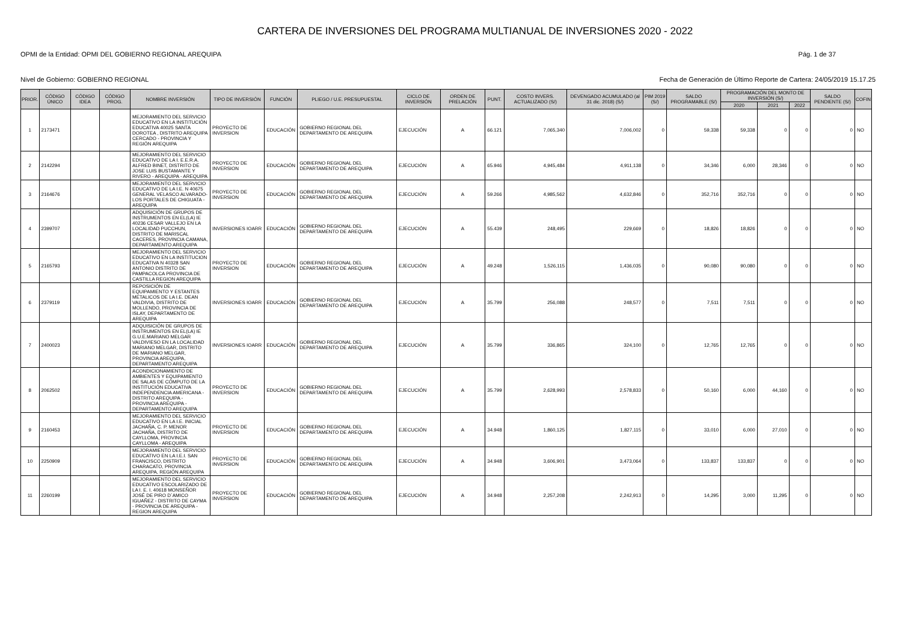CARTERA DE INVERSIONES DEL PROGRAMA MULTIANUAL DE INVERSIONES 2020 - 2022
OPMI de la Entidad: OPMI DEL GOBIERNO REGIONAL AREQUIPA Pág. 1 de 37
Nivel de Gobierno: GOBIERNO REGIONAL Fecha de Generación de Último Reporte de Cartera: 24/05/2019 15.17.25
| PRIOR. | CÓDIGO ÚNICO | CÓDIGO IDEA | CÓDIGO PROG. | NOMBRE INVERSIÓN | TIPO DE INVERSIÓN | FUNCIÓN | PLIEGO / U.E. PRESUPUESTAL | CICLO DE INVERSIÓN | ORDEN DE PRELACIÓN | PUNT. | COSTO INVERS. ACTUALIZADO (S/) | DEVENGADO ACUMULADO (al 31 dic. 2018) (S/) | PIM 2019 (S/) | SALDO PROGRAMABLE (S/) | PROGRAMACIÓN DEL MONTO DE INVERSIÓN (S/) | | | SALDO PENDIENTE (S/) | COFIN |
| --- | --- | --- | --- | --- | --- | --- | --- | --- | --- | --- | --- | --- | --- | --- | --- | --- | --- | --- | --- |
| | | | | | | | | | | | | | | | 2020 | 2021 | 2022 | | |
| 1 | 2173471 | | | MEJORAMIENTO DEL SERVICIO EDUCATIVO EN LA INSTITUCIÓN EDUCATIVA 40025 SANTA DOROTEA , DISTRITO AREQUIPA CERCADO - PROVINCIA Y REGIÓN AREQUIPA | PROYECTO DE INVERSION | EDUCACIÓN | GOBIERNO REGIONAL DEL DEPARTAMENTO DE AREQUIPA | EJECUCIÓN | A | 66.121 | 7,065,340 | 7,006,002 | 0 | 59,338 | 59,338 | 0 | 0 | 0 | NO |
| 2 | 2142294 | | | MEJORAMIENTO DEL SERVICIO EDUCATIVO DE LA I. E.E.R.A. ALFRED BINET, DISTRITO DE JOSE LUIS BUSTAMANTE Y RIVERO - AREQUIPA - AREQUIPA | PROYECTO DE INVERSION | EDUCACIÓN | GOBIERNO REGIONAL DEL DEPARTAMENTO DE AREQUIPA | EJECUCIÓN | A | 65.946 | 4,945,484 | 4,911,138 | 0 | 34,346 | 6,000 | 28,346 | 0 | 0 | NO |
| 3 | 2164676 | | | MEJORAMIENTO DEL SERVICIO EDUCATIVO DE LA I.E. N 40675 GENERAL VELASCO ALVARADO- LOS PORTALES DE CHIGUATA - AREQUIPA | PROYECTO DE INVERSION | EDUCACIÓN | GOBIERNO REGIONAL DEL DEPARTAMENTO DE AREQUIPA | EJECUCIÓN | A | 59.266 | 4,985,562 | 4,632,846 | 0 | 352,716 | 352,716 | 0 | 0 | 0 | NO |
| 4 | 2399707 | | | ADQUISICIÓN DE GRUPOS DE INSTRUMENTOS EN EL(LA) IE 40236 CESAR VALLEJO EN LA LOCALIDAD PUCCHUN, DISTRITO DE MARISCAL CACERES, PROVINCIA CAMANA, DEPARTAMENTO AREQUIPA | INVERSIONES IOARR | EDUCACIÓN | GOBIERNO REGIONAL DEL DEPARTAMENTO DE AREQUIPA | EJECUCIÓN | A | 55.439 | 248,495 | 229,669 | 0 | 18,826 | 18,826 | 0 | 0 | 0 | NO |
| 5 | 2165793 | | | MEJORAMIENTO DEL SERVICIO EDUCATIVO EN LA INSTITUCION EDUCATIVA N 40328 SAN ANTONIO DISTRITO DE PAMPACOLCA PROVINCIA DE CASTILLA REGION AREQUIPA | PROYECTO DE INVERSION | EDUCACIÓN | GOBIERNO REGIONAL DEL DEPARTAMENTO DE AREQUIPA | EJECUCIÓN | A | 49.248 | 1,526,115 | 1,436,035 | 0 | 90,080 | 90,080 | 0 | 0 | 0 | NO |
| 6 | 2379119 | | | REPOSICIÓN DE EQUIPAMIENTO Y ESTANTES METALICOS DE LA I.E. DEAN VALDIVIA, DISTRITO DE MOLLENDO, PROVINCIA DE ISLAY, DEPARTAMENTO DE AREQUIPA | INVERSIONES IOARR | EDUCACIÓN | GOBIERNO REGIONAL DEL DEPARTAMENTO DE AREQUIPA | EJECUCIÓN | A | 35.799 | 256,088 | 248,577 | 0 | 7,511 | 7,511 | 0 | 0 | 0 | NO |
| 7 | 2400023 | | | ADQUISICIÓN DE GRUPOS DE INSTRUMENTOS EN EL(LA) IE G.U.E.MARIANO MELGAR VALDIVIESO EN LA LOCALIDAD MARIANO MELGAR, DISTRITO DE MARIANO MELGAR, PROVINCIA AREQUIPA, DEPARTAMENTO AREQUIPA | INVERSIONES IOARR | EDUCACIÓN | GOBIERNO REGIONAL DEL DEPARTAMENTO DE AREQUIPA | EJECUCIÓN | A | 35.799 | 336,865 | 324,100 | 0 | 12,765 | 12,765 | 0 | 0 | 0 | NO |
| 8 | 2062502 | | | ACONDICIONAMIENTO DE AMBIENTES Y EQUIPAMIENTO DE SALAS DE CÓMPUTO DE LA INSTITUCIÓN EDUCATIVA INDEPENDENCIA AMERICANA - DISTRITO AREQUIPA - PROVINCIA AREQUIPA - DEPARTAMENTO AREQUIPA | PROYECTO DE INVERSION | EDUCACIÓN | GOBIERNO REGIONAL DEL DEPARTAMENTO DE AREQUIPA | EJECUCIÓN | A | 35.799 | 2,628,993 | 2,578,833 | 0 | 50,160 | 6,000 | 44,160 | 0 | 0 | NO |
| 9 | 2160453 | | | MEJORAMIENTO DEL SERVICIO EDUCATIVO EN LA I.E. INICIAL JACHAÑA, C. P. MENOR JACHAÑA, DISTRITO DE CAYLLOMA, PROVINCIA CAYLLOMA - AREQUIPA | PROYECTO DE INVERSION | EDUCACIÓN | GOBIERNO REGIONAL DEL DEPARTAMENTO DE AREQUIPA | EJECUCIÓN | A | 34.948 | 1,860,125 | 1,827,115 | 0 | 33,010 | 6,000 | 27,010 | 0 | 0 | NO |
| 10 | 2250909 | | | MEJORAMIENTO DEL SERVICIO EDUCATIVO EN LA I.E.I. SAN FRANCISCO, DISTRITO CHARACATO, PROVINCIA AREQUIPA, REGIÓN AREQUIPA | PROYECTO DE INVERSION | EDUCACIÓN | GOBIERNO REGIONAL DEL DEPARTAMENTO DE AREQUIPA | EJECUCIÓN | A | 34.948 | 3,606,901 | 3,473,064 | 0 | 133,837 | 133,837 | 0 | 0 | 0 | NO |
| 11 | 2260199 | | | MEJORAMIENTO DEL SERVICIO EDUCATIVO ESCOLARIZADO DE LA I. E. I. 40618 MONSEÑOR JOSÉ DE PIRO D´AMICO IGUAÑEZ - DISTRITO DE CAYMA - PROVINCIA DE AREQUIPA - REGION AREQUIPA | PROYECTO DE INVERSION | EDUCACIÓN | GOBIERNO REGIONAL DEL DEPARTAMENTO DE AREQUIPA | EJECUCIÓN | A | 34.948 | 2,257,208 | 2,242,913 | 0 | 14,295 | 3,000 | 11,295 | 0 | 0 | NO |